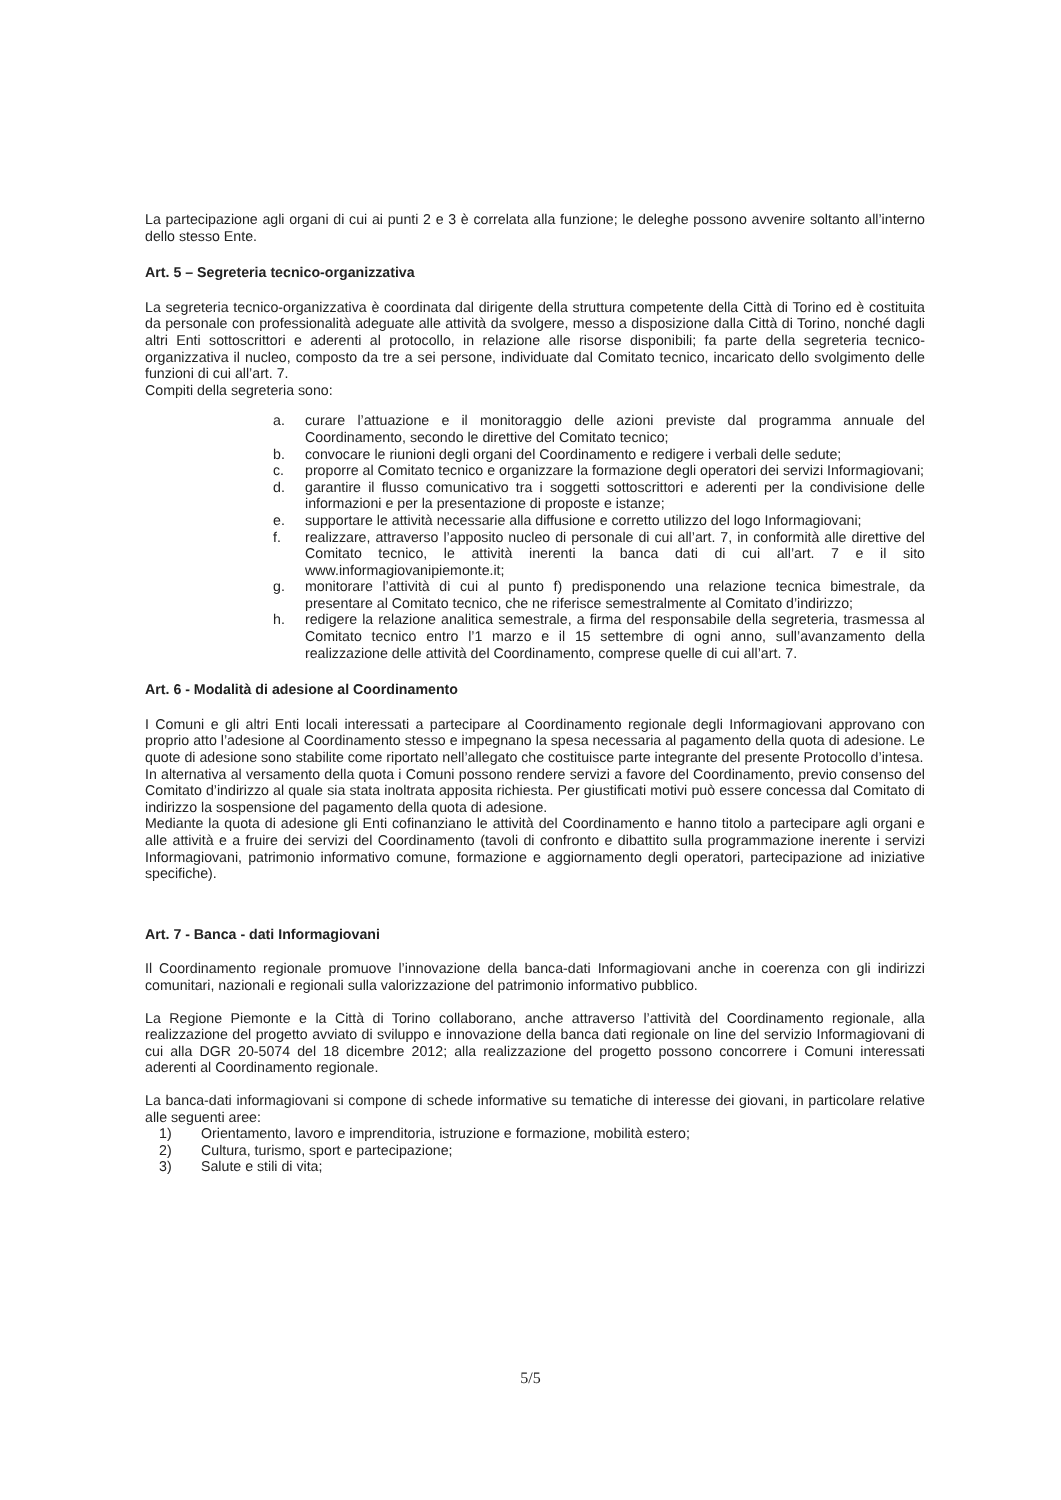La partecipazione agli organi di cui ai punti 2 e 3 è correlata alla funzione; le deleghe possono avvenire soltanto all’interno dello stesso Ente.
Art. 5 – Segreteria tecnico-organizzativa
La segreteria tecnico-organizzativa è coordinata dal dirigente della struttura competente della Città di Torino ed è costituita da personale con professionalità adeguate alle attività da svolgere, messo a disposizione dalla Città di Torino, nonché dagli altri Enti sottoscrittori e aderenti al protocollo, in relazione alle risorse disponibili; fa parte della segreteria tecnico-organizzativa il nucleo, composto da tre a sei persone, individuate dal Comitato tecnico, incaricato dello svolgimento delle funzioni di cui all’art. 7.
Compiti della segreteria sono:
a. curare l’attuazione e il monitoraggio delle azioni previste dal programma annuale del Coordinamento, secondo le direttive del Comitato tecnico;
b. convocare le riunioni degli organi del Coordinamento e redigere i verbali delle sedute;
c. proporre al Comitato tecnico e organizzare la formazione degli operatori dei servizi Informagiovani;
d. garantire il flusso comunicativo tra i soggetti sottoscrittori e aderenti per la condivisione delle informazioni e per la presentazione di proposte e istanze;
e. supportare le attività necessarie alla diffusione e corretto utilizzo del logo Informagiovani;
f. realizzare, attraverso l’apposito nucleo di personale di cui all’art. 7, in conformità alle direttive del Comitato tecnico, le attività inerenti la banca dati di cui all’art. 7 e il sito www.informagiovanipiemonte.it;
g. monitorare l’attività di cui al punto f) predisponendo una relazione tecnica bimestrale, da presentare al Comitato tecnico, che ne riferisce semestralmente al Comitato d’indirizzo;
h. redigere la relazione analitica semestrale, a firma del responsabile della segreteria, trasmessa al Comitato tecnico entro l’1 marzo e il 15 settembre di ogni anno, sull’avanzamento della realizzazione delle attività del Coordinamento, comprese quelle di cui all’art. 7.
Art. 6 - Modalità di adesione al Coordinamento
I Comuni e gli altri Enti locali interessati a partecipare al Coordinamento regionale degli Informagiovani approvano con proprio atto l’adesione al Coordinamento stesso e impegnano la spesa necessaria al pagamento della quota di adesione. Le quote di adesione sono stabilite come riportato nell’allegato che costituisce parte integrante del presente Protocollo d’intesa.
In alternativa al versamento della quota i Comuni possono rendere servizi a favore del Coordinamento, previo consenso del Comitato d’indirizzo al quale sia stata inoltrata apposita richiesta. Per giustificati motivi può essere concessa dal Comitato di indirizzo la sospensione del pagamento della quota di adesione.
Mediante la quota di adesione gli Enti cofinanziano le attività del Coordinamento e hanno titolo a partecipare agli organi e alle attività e a fruire dei servizi del Coordinamento (tavoli di confronto e dibattito sulla programmazione inerente i servizi Informagiovani, patrimonio informativo comune, formazione e aggiornamento degli operatori, partecipazione ad iniziative specifiche).
Art. 7 - Banca - dati Informagiovani
Il Coordinamento regionale promuove l’innovazione della banca-dati Informagiovani anche in coerenza con gli indirizzi comunitari, nazionali e regionali sulla valorizzazione del patrimonio informativo pubblico.
La Regione Piemonte e la Città di Torino collaborano, anche attraverso l’attività del Coordinamento regionale, alla realizzazione del progetto avviato di sviluppo e innovazione della banca dati regionale on line del servizio Informagiovani di cui alla DGR 20-5074 del 18 dicembre 2012; alla realizzazione del progetto possono concorrere i Comuni interessati aderenti al Coordinamento regionale.
La banca-dati informagiovani si compone di schede informative su tematiche di interesse dei giovani, in particolare relative alle seguenti aree:
1) Orientamento, lavoro e imprenditoria, istruzione e formazione, mobilità estero;
2) Cultura, turismo, sport e partecipazione;
3) Salute e stili di vita;
5/5